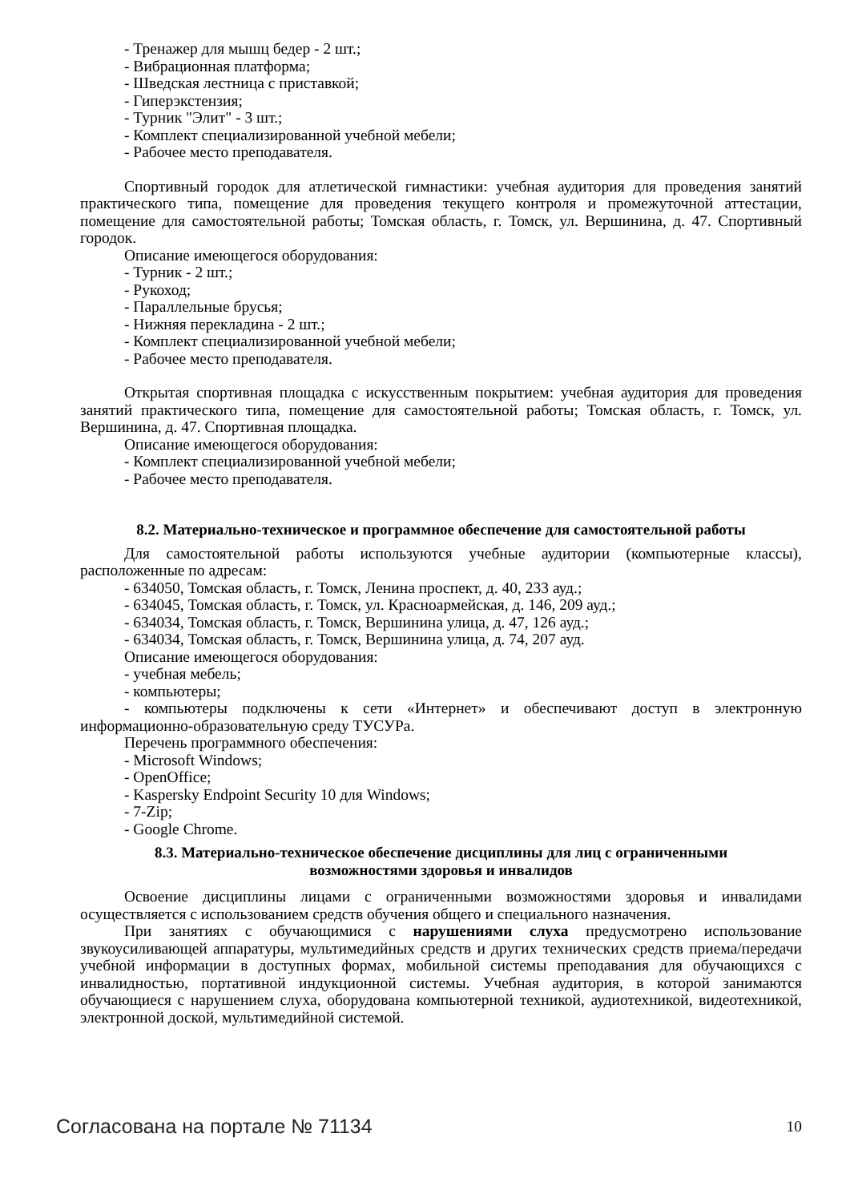- Тренажер для мышц бедер - 2 шт.;
- Вибрационная платформа;
- Шведская лестница с приставкой;
- Гиперэкстензия;
- Турник "Элит" - 3 шт.;
- Комплект специализированной учебной мебели;
- Рабочее место преподавателя.
Спортивный городок для атлетической гимнастики: учебная аудитория для проведения занятий практического типа, помещение для проведения текущего контроля и промежуточной аттестации, помещение для самостоятельной работы; Томская область, г. Томск, ул. Вершинина, д. 47. Спортивный городок.
Описание имеющегося оборудования:
- Турник - 2 шт.;
- Рукоход;
- Параллельные брусья;
- Нижняя перекладина - 2 шт.;
- Комплект специализированной учебной мебели;
- Рабочее место преподавателя.
Открытая спортивная площадка с искусственным покрытием: учебная аудитория для проведения занятий практического типа, помещение для самостоятельной работы; Томская область, г. Томск, ул. Вершинина, д. 47. Спортивная площадка.
Описание имеющегося оборудования:
- Комплект специализированной учебной мебели;
- Рабочее место преподавателя.
8.2. Материально-техническое и программное обеспечение для самостоятельной работы
Для самостоятельной работы используются учебные аудитории (компьютерные классы), расположенные по адресам:
- 634050, Томская область, г. Томск, Ленина проспект, д. 40, 233 ауд.;
- 634045, Томская область, г. Томск, ул. Красноармейская, д. 146, 209 ауд.;
- 634034, Томская область, г. Томск, Вершинина улица, д. 47, 126 ауд.;
- 634034, Томская область, г. Томск, Вершинина улица, д. 74, 207 ауд.
Описание имеющегося оборудования:
- учебная мебель;
- компьютеры;
- компьютеры подключены к сети «Интернет» и обеспечивают доступ в электронную информационно-образовательную среду ТУСУРа.
Перечень программного обеспечения:
- Microsoft Windows;
- OpenOffice;
- Kaspersky Endpoint Security 10 для Windows;
- 7-Zip;
- Google Chrome.
8.3. Материально-техническое обеспечение дисциплины для лиц с ограниченными
возможностями здоровья и инвалидов
Освоение дисциплины лицами с ограниченными возможностями здоровья и инвалидами осуществляется с использованием средств обучения общего и специального назначения.
При занятиях с обучающимися с нарушениями слуха предусмотрено использование звукоусиливающей аппаратуры, мультимедийных средств и других технических средств приема/передачи учебной информации в доступных формах, мобильной системы преподавания для обучающихся с инвалидностью, портативной индукционной системы. Учебная аудитория, в которой занимаются обучающиеся с нарушением слуха, оборудована компьютерной техникой, аудиотехникой, видеотехникой, электронной доской, мультимедийной системой.
Согласована на портале № 71134 10